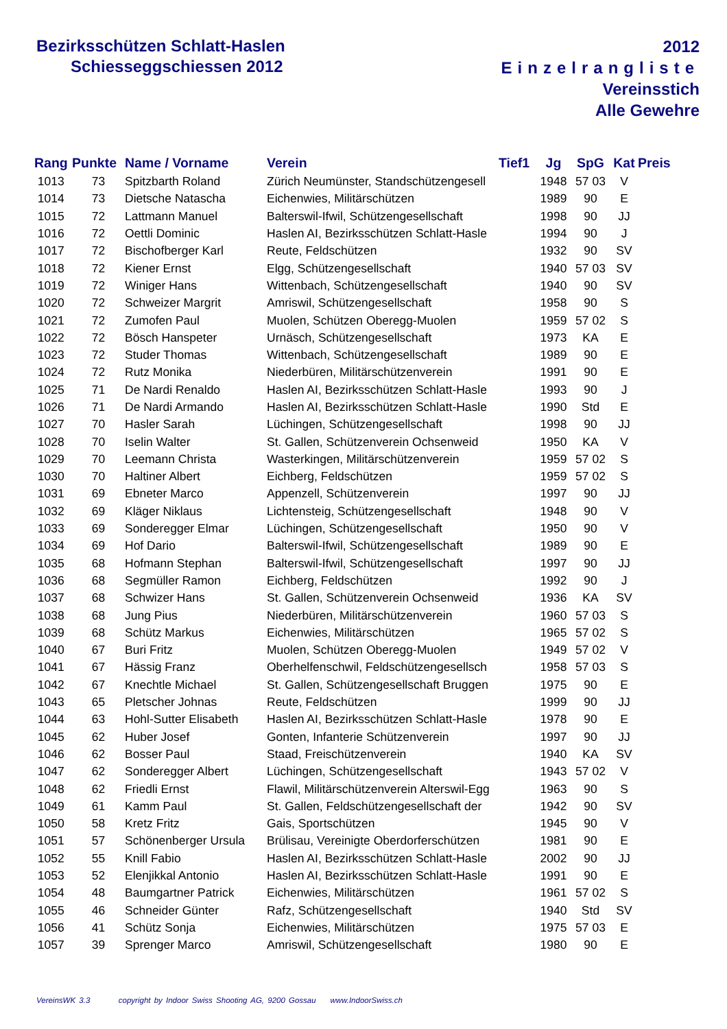Bezirksschützen Schlatt-Haslen
Schiesseggschiessen 2012
2012
Einzelrangliste
Vereinsstich
Alle Gewehre
| Rang | Punkte | Name / Vorname | Verein | Tief1 | Jg | SpG | Kat | Preis |
| --- | --- | --- | --- | --- | --- | --- | --- | --- |
| 1013 | 73 | Spitzbarth Roland | Zürich Neumünster, Standschützengesell | | 1948 | 57 03 | V | |
| 1014 | 73 | Dietsche Natascha | Eichenwies, Militärschützen | | 1989 | 90 | E | |
| 1015 | 72 | Lattmann Manuel | Balterswil-Ifwil, Schützengesellschaft | | 1998 | 90 | JJ | |
| 1016 | 72 | Oettli Dominic | Haslen AI, Bezirksschützen Schlatt-Hasle | | 1994 | 90 | J | |
| 1017 | 72 | Bischofberger Karl | Reute, Feldschützen | | 1932 | 90 | SV | |
| 1018 | 72 | Kiener Ernst | Elgg, Schützengesellschaft | | 1940 | 57 03 | SV | |
| 1019 | 72 | Winiger Hans | Wittenbach, Schützengesellschaft | | 1940 | 90 | SV | |
| 1020 | 72 | Schweizer Margrit | Amriswil, Schützengesellschaft | | 1958 | 90 | S | |
| 1021 | 72 | Zumofen Paul | Muolen, Schützen Oberegg-Muolen | | 1959 | 57 02 | S | |
| 1022 | 72 | Bösch Hanspeter | Urnäsch, Schützengesellschaft | | 1973 | KA | E | |
| 1023 | 72 | Studer Thomas | Wittenbach, Schützengesellschaft | | 1989 | 90 | E | |
| 1024 | 72 | Rutz Monika | Niederbüren, Militärschützenverein | | 1991 | 90 | E | |
| 1025 | 71 | De Nardi Renaldo | Haslen AI, Bezirksschützen Schlatt-Hasle | | 1993 | 90 | J | |
| 1026 | 71 | De Nardi Armando | Haslen AI, Bezirksschützen Schlatt-Hasle | | 1990 | Std | E | |
| 1027 | 70 | Hasler Sarah | Lüchingen, Schützengesellschaft | | 1998 | 90 | JJ | |
| 1028 | 70 | Iselin Walter | St. Gallen, Schützenverein Ochsenweid | | 1950 | KA | V | |
| 1029 | 70 | Leemann Christa | Wasterkingen, Militärschützenverein | | 1959 | 57 02 | S | |
| 1030 | 70 | Haltiner Albert | Eichberg, Feldschützen | | 1959 | 57 02 | S | |
| 1031 | 69 | Ebneter Marco | Appenzell, Schützenverein | | 1997 | 90 | JJ | |
| 1032 | 69 | Kläger Niklaus | Lichtensteig, Schützengesellschaft | | 1948 | 90 | V | |
| 1033 | 69 | Sonderegger Elmar | Lüchingen, Schützengesellschaft | | 1950 | 90 | V | |
| 1034 | 69 | Hof Dario | Balterswil-Ifwil, Schützengesellschaft | | 1989 | 90 | E | |
| 1035 | 68 | Hofmann Stephan | Balterswil-Ifwil, Schützengesellschaft | | 1997 | 90 | JJ | |
| 1036 | 68 | Segmüller Ramon | Eichberg, Feldschützen | | 1992 | 90 | J | |
| 1037 | 68 | Schwizer Hans | St. Gallen, Schützenverein Ochsenweid | | 1936 | KA | SV | |
| 1038 | 68 | Jung Pius | Niederbüren, Militärschützenverein | | 1960 | 57 03 | S | |
| 1039 | 68 | Schütz Markus | Eichenwies, Militärschützen | | 1965 | 57 02 | S | |
| 1040 | 67 | Buri Fritz | Muolen, Schützen Oberegg-Muolen | | 1949 | 57 02 | V | |
| 1041 | 67 | Hässig Franz | Oberhelfenschwil, Feldschützengesellsch | | 1958 | 57 03 | S | |
| 1042 | 67 | Knechtle Michael | St. Gallen, Schützengesellschaft Bruggen | | 1975 | 90 | E | |
| 1043 | 65 | Pletscher Johnas | Reute, Feldschützen | | 1999 | 90 | JJ | |
| 1044 | 63 | Hohl-Sutter Elisabeth | Haslen AI, Bezirksschützen Schlatt-Hasle | | 1978 | 90 | E | |
| 1045 | 62 | Huber Josef | Gonten, Infanterie Schützenverein | | 1997 | 90 | JJ | |
| 1046 | 62 | Bosser Paul | Staad, Freischützenverein | | 1940 | KA | SV | |
| 1047 | 62 | Sonderegger Albert | Lüchingen, Schützengesellschaft | | 1943 | 57 02 | V | |
| 1048 | 62 | Friedli Ernst | Flawil, Militärschützenverein Alterswil-Egg | | 1963 | 90 | S | |
| 1049 | 61 | Kamm Paul | St. Gallen, Feldschützengesellschaft der | | 1942 | 90 | SV | |
| 1050 | 58 | Kretz Fritz | Gais, Sportschützen | | 1945 | 90 | V | |
| 1051 | 57 | Schönenberger Ursula | Brülisau, Vereinigte Oberdorferschützen | | 1981 | 90 | E | |
| 1052 | 55 | Knill Fabio | Haslen AI, Bezirksschützen Schlatt-Hasle | | 2002 | 90 | JJ | |
| 1053 | 52 | Elenjikkal Antonio | Haslen AI, Bezirksschützen Schlatt-Hasle | | 1991 | 90 | E | |
| 1054 | 48 | Baumgartner Patrick | Eichenwies, Militärschützen | | 1961 | 57 02 | S | |
| 1055 | 46 | Schneider Günter | Rafz, Schützengesellschaft | | 1940 | Std | SV | |
| 1056 | 41 | Schütz Sonja | Eichenwies, Militärschützen | | 1975 | 57 03 | E | |
| 1057 | 39 | Sprenger Marco | Amriswil, Schützengesellschaft | | 1980 | 90 | E | |
VereinsWK 3.3 copyright by Indoor Swiss Shooting AG, 9200 Gossau www.IndoorSwiss.ch